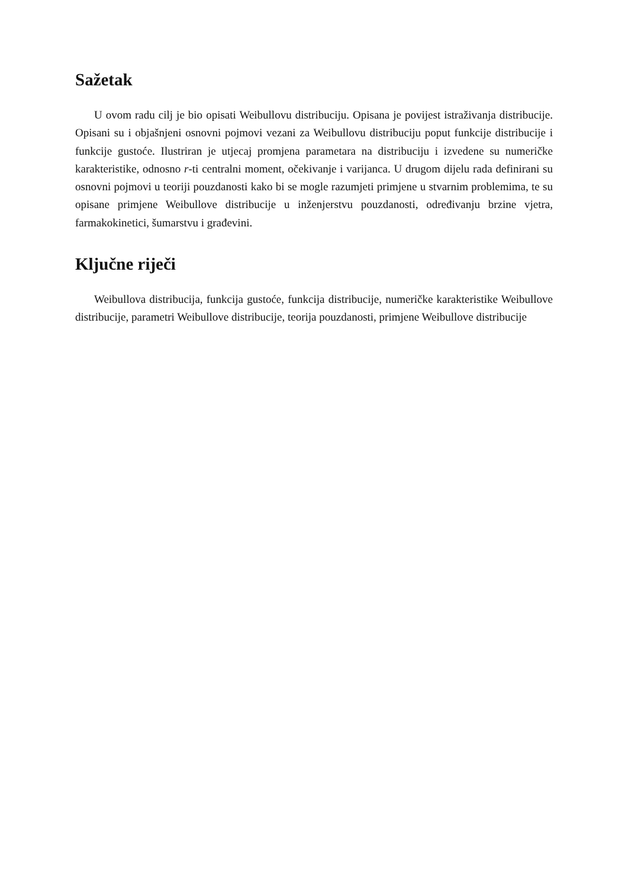Sažetak
U ovom radu cilj je bio opisati Weibullovu distribuciju. Opisana je povijest istraživanja distribucije. Opisani su i objašnjeni osnovni pojmovi vezani za Weibullovu distribuciju poput funkcije distribucije i funkcije gustoće. Ilustriran je utjecaj promjena parametara na distribuciju i izvedene su numeričke karakteristike, odnosno r-ti centralni moment, očekivanje i varijanca. U drugom dijelu rada definirani su osnovni pojmovi u teoriji pouzdanosti kako bi se mogle razumjeti primjene u stvarnim problemima, te su opisane primjene Weibullove distribucije u inženjerstvu pouzdanosti, određivanju brzine vjetra, farmakokinetici, šumarstvu i građevini.
Ključne riječi
Weibullova distribucija, funkcija gustoće, funkcija distribucije, numeričke karakteristike Weibullove distribucije, parametri Weibullove distribucije, teorija pouzdanosti, primjene Weibullove distribucije